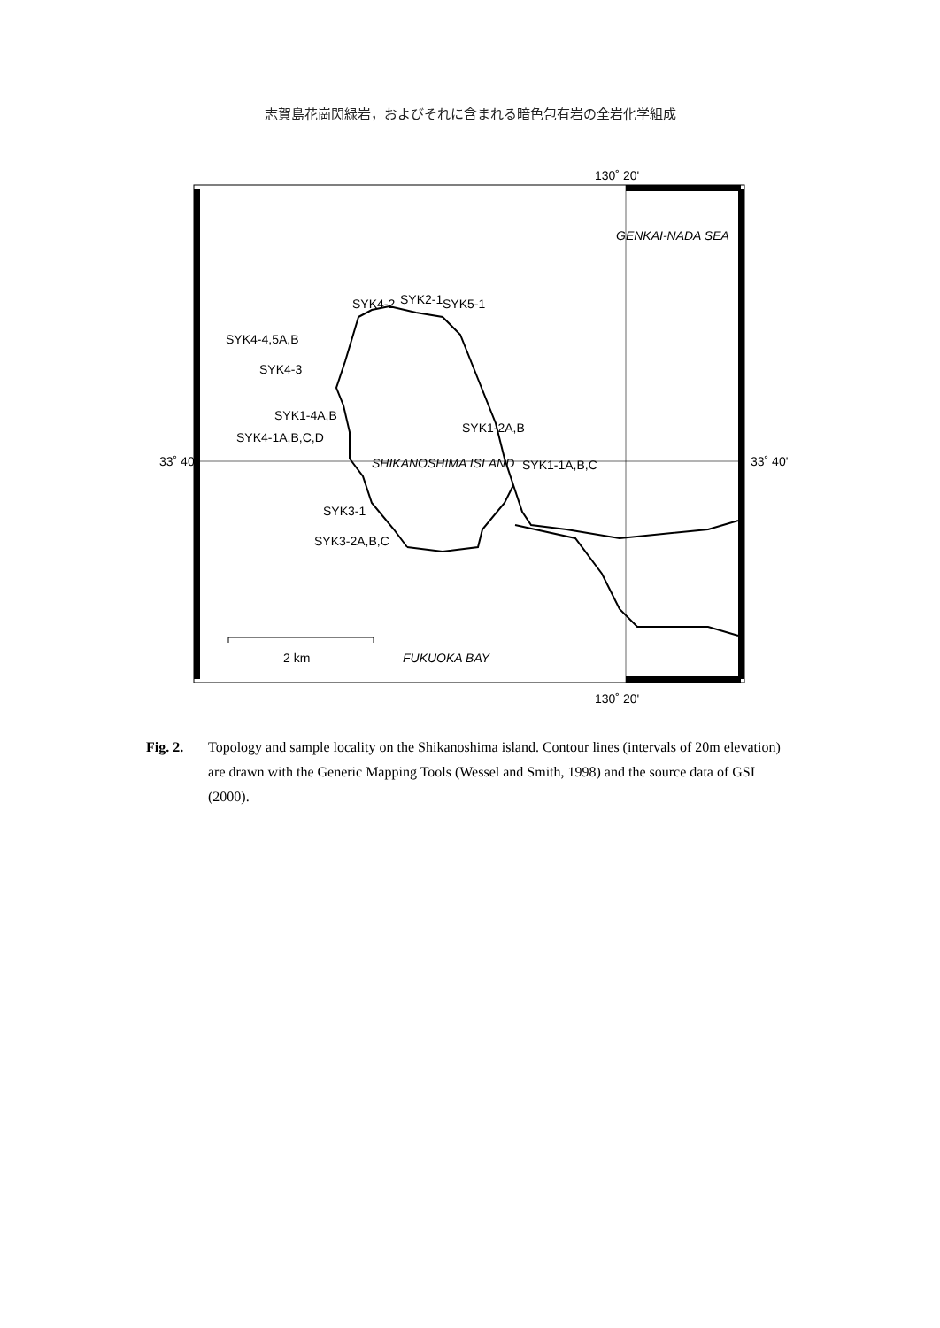志賀島花崗閃緑岩，およびそれに含まれる暗色包有岩の全岩化学組成
130˚ 20'
GENKAI-NADA SEA
33˚ 40'
33˚ 40'
SYK1-2A,B
SYK4-4,5A,B
SYK4-3
SYK1-4A,B
SYK4-1A,B,C,D
SYK1-1A,B,C
SYK3-1
SYK3-2A,B,C
SYK4-2
SYK2-1
SYK5-1
SHIKANOSHIMA ISLAND
2 km
FUKUOKA BAY
130˚ 20'
Fig. 2. Topology and sample locality on the Shikanoshima island. Contour lines (intervals of 20m elevation) are drawn with the Generic Mapping Tools (Wessel and Smith, 1998) and the source data of GSI (2000).